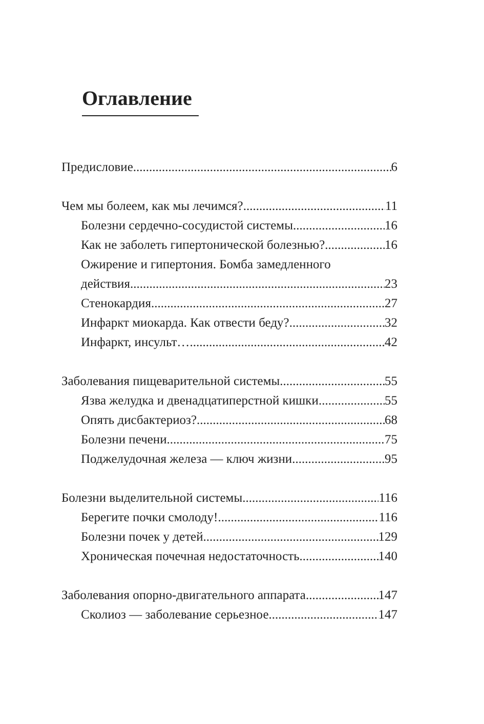Оглавление
Предисловие 6
Чем мы болеем, как мы лечимся? 11
Болезни сердечно-сосудистой системы 16
Как не заболеть гипертонической болезнью? 16
Ожирение и гипертония. Бомба замедленного
действия 23
Стенокардия 27
Инфаркт миокарда. Как отвести беду? 32
Инфаркт, инсульт… 42
Заболевания пищеварительной системы 55
Язва желудка и двенадцатиперстной кишки 55
Опять дисбактериоз? 68
Болезни печени 75
Поджелудочная железа — ключ жизни 95
Болезни выделительной системы 116
Берегите почки смолоду! 116
Болезни почек у детей 129
Хроническая почечная недостаточность 140
Заболевания опорно-двигательного аппарата 147
Сколиоз — заболевание серьезное 147